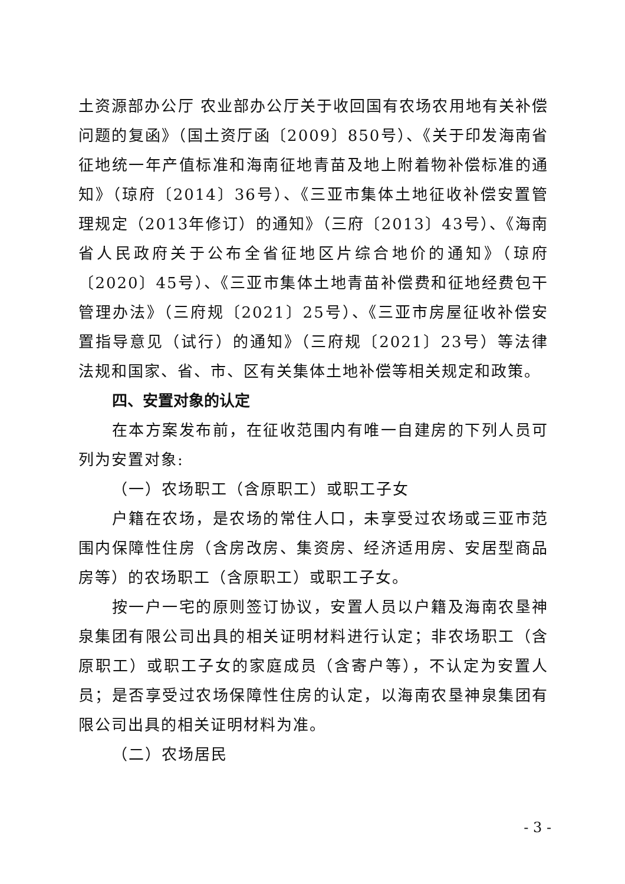土资源部办公厅 农业部办公厅关于收回国有农场农用地有关补偿问题的复函》（国土资厅函〔2009〕850号）、《关于印发海南省征地统一年产值标准和海南征地青苗及地上附着物补偿标准的通知》（琼府〔2014〕36号）、《三亚市集体土地征收补偿安置管理规定（2013年修订）的通知》（三府〔2013〕43号）、《海南省人民政府关于公布全省征地区片综合地价的通知》（琼府〔2020〕45号）、《三亚市集体土地青苗补偿费和征地经费包干管理办法》（三府规〔2021〕25号）、《三亚市房屋征收补偿安置指导意见（试行）的通知》（三府规〔2021〕23号）等法律法规和国家、省、市、区有关集体土地补偿等相关规定和政策。
四、安置对象的认定
在本方案发布前，在征收范围内有唯一自建房的下列人员可列为安置对象:
（一）农场职工（含原职工）或职工子女
户籍在农场，是农场的常住人口，未享受过农场或三亚市范围内保障性住房（含房改房、集资房、经济适用房、安居型商品房等）的农场职工（含原职工）或职工子女。
按一户一宅的原则签订协议，安置人员以户籍及海南农垦神泉集团有限公司出具的相关证明材料进行认定；非农场职工（含原职工）或职工子女的家庭成员（含寄户等），不认定为安置人员；是否享受过农场保障性住房的认定，以海南农垦神泉集团有限公司出具的相关证明材料为准。
（二）农场居民
- 3 -